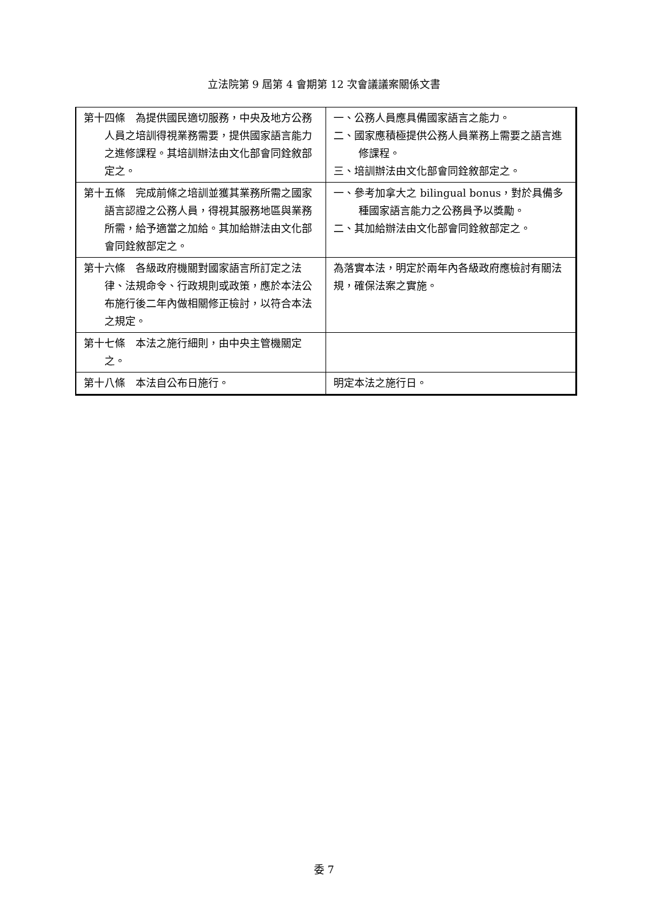立法院第 9 屆第 4 會期第 12 次會議議案關係文書
| 第十四條 為提供國民適切服務，中央及地方公務人員之培訓得視業務需要，提供國家語言能力之進修課程。其培訓辦法由文化部會同銓敘部定之。 | 一、公務人員應具備國家語言之能力。 二、國家應積極提供公務人員業務上需要之語言進修課程。 三、培訓辦法由文化部會同銓敘部定之。 |
| 第十五條 完成前條之培訓並獲其業務所需之國家語言認證之公務人員，得視其服務地區與業務所需，給予適當之加給。其加給辦法由文化部會同銓敘部定之。 | 一、參考加拿大之 bilingual bonus，對於具備多種國家語言能力之公務員予以獎勵。 二、其加給辦法由文化部會同銓敘部定之。 |
| 第十六條 各級政府機關對國家語言所訂定之法律、法規命令、行政規則或政策，應於本法公布施行後二年內做相關修正檢討，以符合本法之規定。 | 為落實本法，明定於兩年內各級政府應檢討有關法規，確保法案之實施。 |
| 第十七條 本法之施行細則，由中央主管機關定之。 | |
| 第十八條 本法自公布日施行。 | 明定本法之施行日。 |
委 7